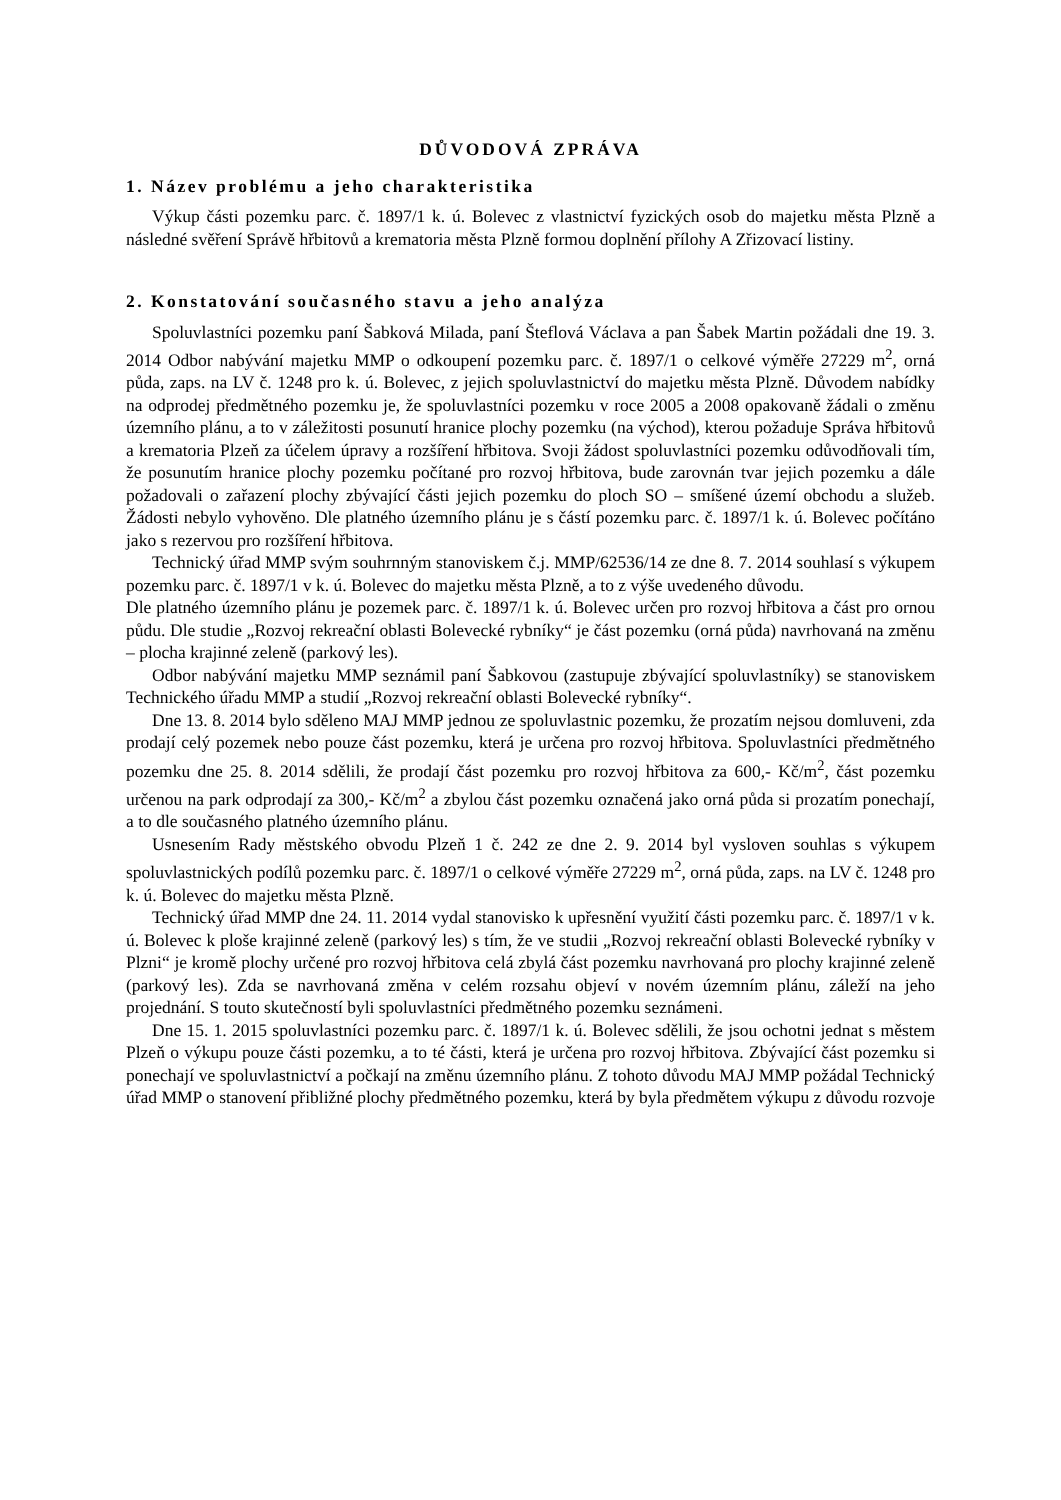DŮVODOVÁ ZPRÁVA
1. Název problému a jeho charakteristika
Výkup části pozemku parc. č. 1897/1 k. ú. Bolevec z vlastnictví fyzických osob do majetku města Plzně a následné svěření Správě hřbitovů a krematoria města Plzně formou doplnění přílohy A Zřizovací listiny.
2. Konstatování současného stavu a jeho analýza
Spoluvlastníci pozemku paní Šabková Milada, paní Šteflová Václava a pan Šabek Martin požádali dne 19. 3. 2014 Odbor nabývání majetku MMP o odkoupení pozemku parc. č. 1897/1 o celkové výměře 27229 m<sup>2</sup>, orná půda, zaps. na LV č. 1248 pro k. ú. Bolevec, z jejich spoluvlastnictví do majetku města Plzně. Důvodem nabídky na odprodej předmětného pozemku je, že spoluvlastníci pozemku v roce 2005 a 2008 opakovaně žádali o změnu územního plánu, a to v záležitosti posunutí hranice plochy pozemku (na východ), kterou požaduje Správa hřbitovů a krematoria Plzeň za účelem úpravy a rozšíření hřbitova. Svoji žádost spoluvlastníci pozemku odůvodňovali tím, že posunutím hranice plochy pozemku počítané pro rozvoj hřbitova, bude zarovnán tvar jejich pozemku a dále požadovali o zařazení plochy zbývající části jejich pozemku do ploch SO – smíšené území obchodu a služeb. Žádosti nebylo vyhověno. Dle platného územního plánu je s částí pozemku parc. č. 1897/1 k. ú. Bolevec počítáno jako s rezervou pro rozšíření hřbitova.
Technický úřad MMP svým souhrnným stanoviskem č.j. MMP/62536/14 ze dne 8. 7. 2014 souhlasí s výkupem pozemku parc. č. 1897/1 v k. ú. Bolevec do majetku města Plzně, a to z výše uvedeného důvodu.
Dle platného územního plánu je pozemek parc. č. 1897/1 k. ú. Bolevec určen pro rozvoj hřbitova a část pro ornou půdu. Dle studie „Rozvoj rekreační oblasti Bolevecké rybníky“ je část pozemku (orná půda) navrhovaná na změnu – plocha krajinné zeleně (parkový les).
Odbor nabývání majetku MMP seznámil paní Šabkovou (zastupuje zbývající spoluvlastníky) se stanoviskem Technického úřadu MMP a studií „Rozvoj rekreační oblasti Bolevecké rybníky“.
Dne 13. 8. 2014 bylo sděleno MAJ MMP jednou ze spoluvlastnic pozemku, že prozatím nejsou domluveni, zda prodají celý pozemek nebo pouze část pozemku, která je určena pro rozvoj hřbitova. Spoluvlastníci předmětného pozemku dne 25. 8. 2014 sdělili, že prodají část pozemku pro rozvoj hřbitova za 600,- Kč/m<sup>2</sup>, část pozemku určenou na park odprodají za 300,- Kč/m<sup>2</sup> a zbylou část pozemku označená jako orná půda si prozatím ponechají, a to dle současného platného územního plánu.
Usnesením Rady městského obvodu Plzeň 1 č. 242 ze dne 2. 9. 2014 byl vysloven souhlas s výkupem spoluvlastnických podílů pozemku parc. č. 1897/1 o celkové výměře 27229 m<sup>2</sup>, orná půda, zaps. na LV č. 1248 pro k. ú. Bolevec do majetku města Plzně.
Technický úřad MMP dne 24. 11. 2014 vydal stanovisko k upřesnění využití části pozemku parc. č. 1897/1 v k. ú. Bolevec k ploše krajinné zeleně (parkový les) s tím, že ve studii „Rozvoj rekreační oblasti Bolevecké rybníky v Plzni“ je kromě plochy určené pro rozvoj hřbitova celá zbylá část pozemku navrhovaná pro plochy krajinné zeleně (parkový les). Zda se navrhovaná změna v celém rozsahu objeví v novém územním plánu, záleží na jeho projednání. S touto skutečností byli spoluvlastníci předmětného pozemku seznámeni.
Dne 15. 1. 2015 spoluvlastníci pozemku parc. č. 1897/1 k. ú. Bolevec sdělili, že jsou ochotni jednat s městem Plzeň o výkupu pouze části pozemku, a to té části, která je určena pro rozvoj hřbitova. Zbývající část pozemku si ponechají ve spoluvlastnictví a počkají na změnu územního plánu. Z tohoto důvodu MAJ MMP požádal Technický úřad MMP o stanovení přibližné plochy předmětného pozemku, která by byla předmětem výkupu z důvodu rozvoje